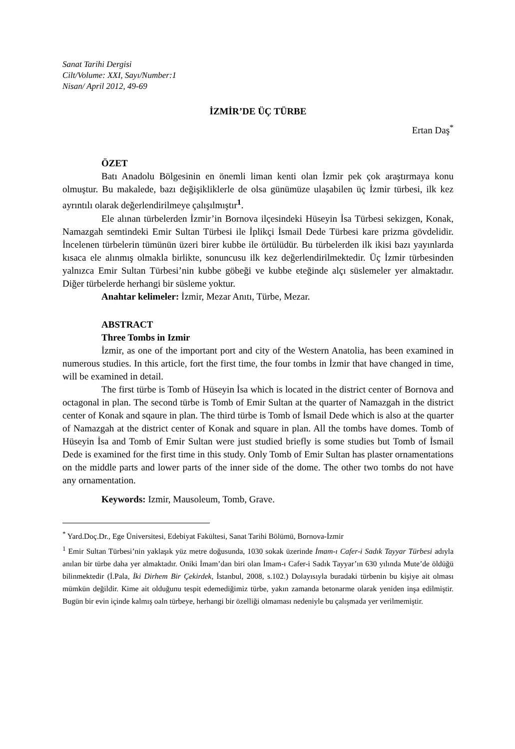Sanat Tarihi Dergisi
Cilt/Volume: XXI, Sayı/Number:1
Nisan/ April 2012, 49-69
İZMİR’DE ÜÇ TÜRBE
Ertan Daş<sup>*</sup>
ÖZET
Batı Anadolu Bölgesinin en önemli liman kenti olan İzmir pek çok araştırmaya konu olmuştur. Bu makalede, bazı değişikliklerle de olsa günümüze ulaşabilen üç İzmir türbesi, ilk kez ayrıntılı olarak değerlendirilmeye çalışılmıştır<sup>1</sup>.
Ele alınan türbelerden İzmir’in Bornova ilçesindeki Hüseyin İsa Türbesi sekizgen, Konak, Namazgah semtindeki Emir Sultan Türbesi ile İplikçi İsmail Dede Türbesi kare prizma gövdelidir. İncelenen türbelerin tümünün üzeri birer kubbe ile örtülüdür. Bu türbelerden ilk ikisi bazı yayınlarda kısaca ele alınmış olmakla birlikte, sonuncusu ilk kez değerlendirilmektedir. Üç İzmir türbesinden yalnızca Emir Sultan Türbesi’nin kubbe göbeği ve kubbe eteğinde alçı süslemeler yer almaktadır. Diğer türbelerde herhangi bir süsleme yoktur.
Anahtar kelimeler: İzmir, Mezar Anıtı, Türbe, Mezar.
ABSTRACT
Three Tombs in Izmir
İzmir, as one of the important port and city of the Western Anatolia, has been examined in numerous studies. In this article, fort the first time, the four tombs in İzmir that have changed in time, will be examined in detail.
The first türbe is Tomb of Hüseyin İsa which is located in the district center of Bornova and octagonal in plan. The second türbe is Tomb of Emir Sultan at the quarter of Namazgah in the district center of Konak and sqaure in plan. The third türbe is Tomb of İsmail Dede which is also at the quarter of Namazgah at the district center of Konak and square in plan. All the tombs have domes. Tomb of Hüseyin İsa and Tomb of Emir Sultan were just studied briefly is some studies but Tomb of İsmail Dede is examined for the first time in this study. Only Tomb of Emir Sultan has plaster ornamentations on the middle parts and lower parts of the inner side of the dome. The other two tombs do not have any ornamentation.
Keywords: Izmir, Mausoleum, Tomb, Grave.
<sup>*</sup> Yard.Doç.Dr., Ege Üniversitesi, Edebiyat Fakültesi, Sanat Tarihi Bölümü, Bornova-İzmir
<sup>1</sup> Emir Sultan Türbesi’nin yaklaşık yüz metre doğusunda, 1030 sokak üzerinde İmam-ı Cafer-i Sadık Tayyar Türbesi adıyla anılan bir türbe daha yer almaktadır. Oniki İmam’dan biri olan İmam-ı Cafer-i Sadık Tayyar’ın 630 yılında Mute’de öldüğü bilinmektedir (İ.Pala, İki Dirhem Bir Çekirdek, İstanbul, 2008, s.102.) Dolayısıyla buradaki türbenin bu kişiye ait olması mümkün değildir. Kime ait olduğunu tespit edemediğimiz türbe, yakın zamanda betonarme olarak yeniden inşa edilmiştir. Bugün bir evin içinde kalmış oaln türbeye, herhangi bir özelliği olmaması nedeniyle bu çalışmada yer verilmemiştir.